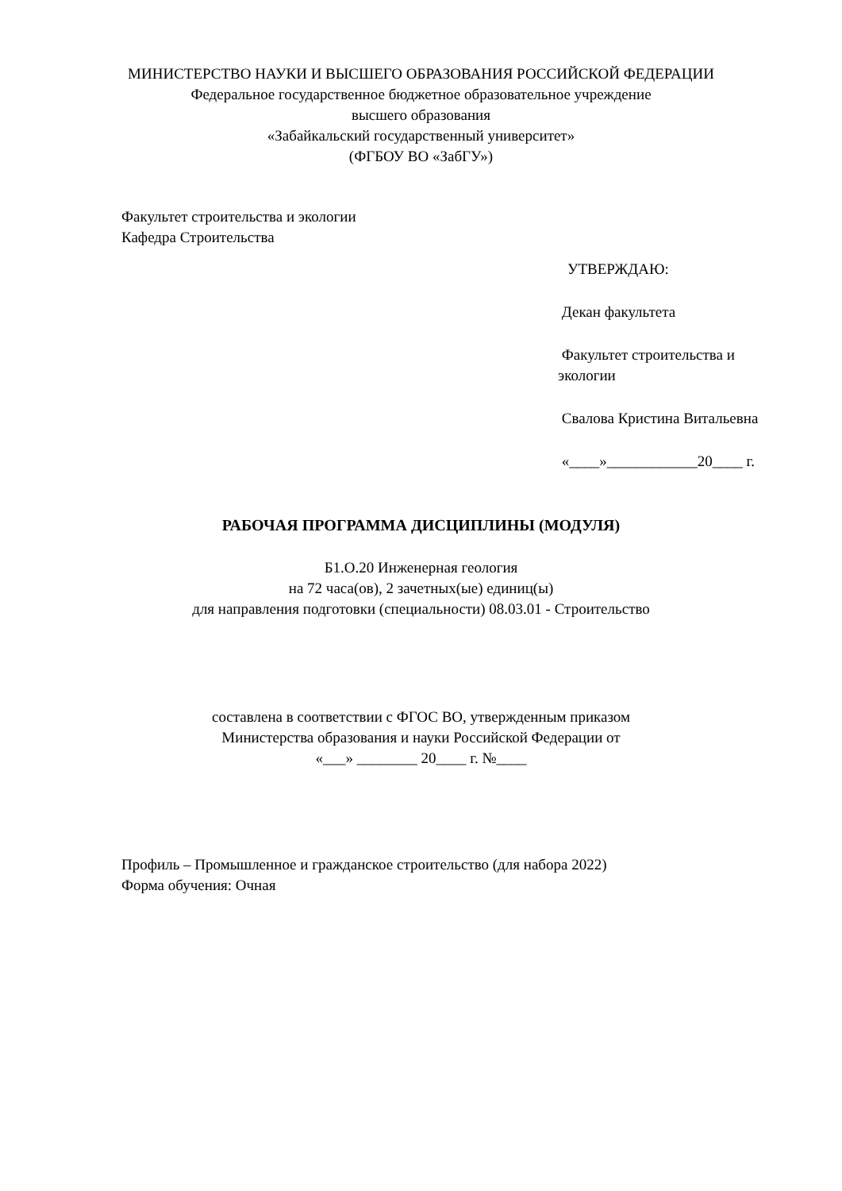МИНИСТЕРСТВО НАУКИ И ВЫСШЕГО ОБРАЗОВАНИЯ РОССИЙСКОЙ ФЕДЕРАЦИИ
Федеральное государственное бюджетное образовательное учреждение
высшего образования
«Забайкальский государственный университет»
(ФГБОУ ВО «ЗабГУ»)
Факультет строительства и экологии
Кафедра Строительства
УТВЕРЖДАЮ:
Декан факультета
Факультет строительства и экологии
Свалова Кристина Витальевна
«____»____________20____ г.
РАБОЧАЯ ПРОГРАММА ДИСЦИПЛИНЫ (МОДУЛЯ)
Б1.О.20 Инженерная геология
на 72 часа(ов), 2 зачетных(ые) единиц(ы)
для направления подготовки (специальности) 08.03.01 - Строительство
составлена в соответствии с ФГОС ВО, утвержденным приказом
Министерства образования и науки Российской Федерации от
«___» ________ 20____ г. №____
Профиль – Промышленное и гражданское строительство (для набора 2022)
Форма обучения: Очная